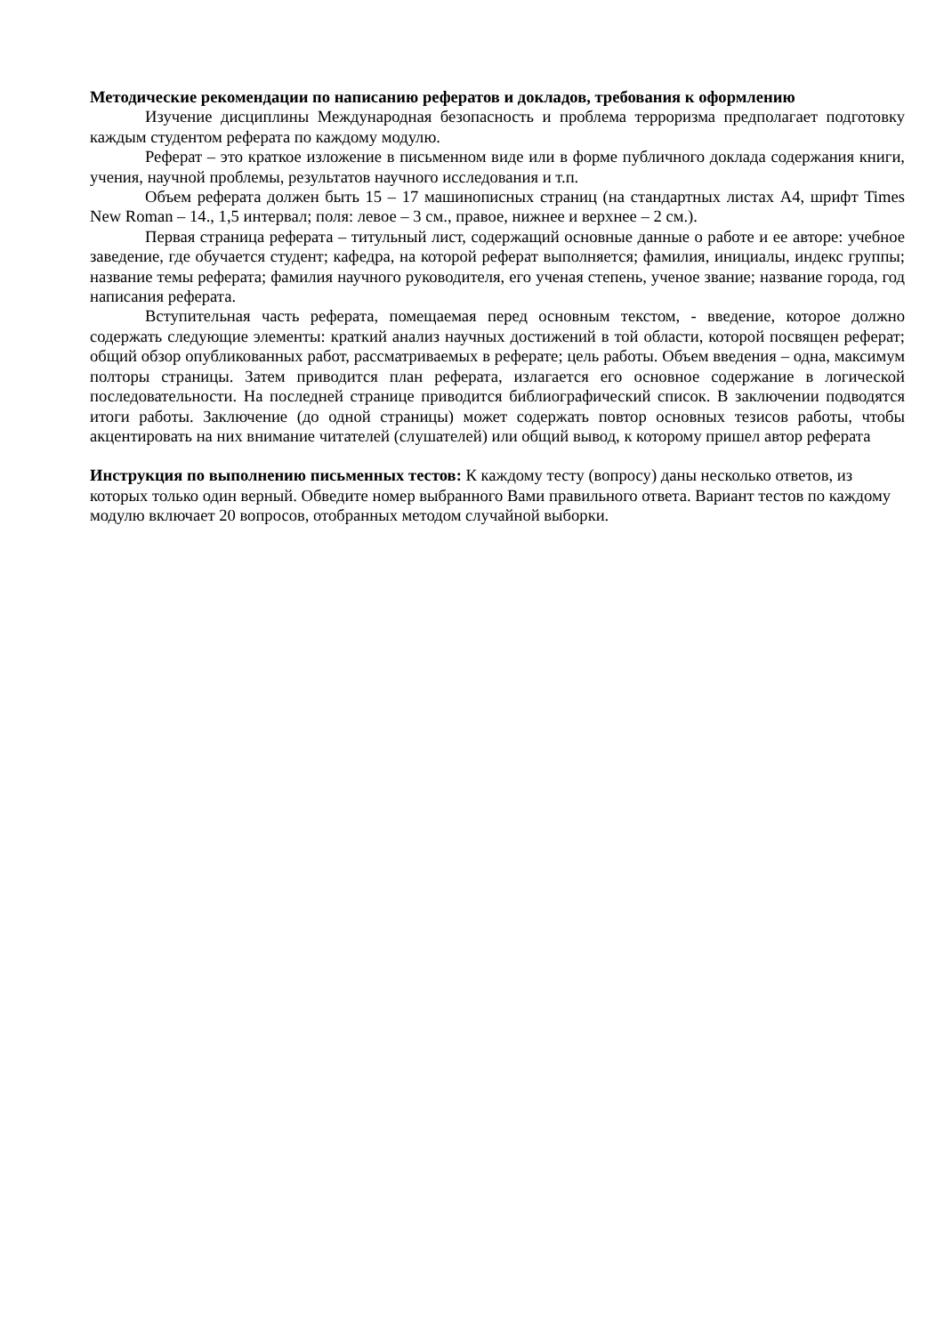Методические рекомендации по написанию рефератов и докладов, требования к оформлению
Изучение дисциплины Международная безопасность и проблема терроризма предполагает подготовку каждым студентом реферата по каждому модулю.
Реферат – это краткое изложение в письменном виде или в форме публичного доклада содержания книги, учения, научной проблемы, результатов научного исследования и т.п.
Объем реферата должен быть 15 – 17 машинописных страниц (на стандартных листах А4, шрифт Times New Roman – 14., 1,5 интервал; поля: левое – 3 см., правое, нижнее и верхнее – 2 см.).
Первая страница реферата – титульный лист, содержащий основные данные о работе и ее авторе: учебное заведение, где обучается студент; кафедра, на которой реферат выполняется; фамилия, инициалы, индекс группы; название темы реферата; фамилия научного руководителя, его ученая степень, ученое звание; название города, год написания реферата.
Вступительная часть реферата, помещаемая перед основным текстом, - введение, которое должно содержать следующие элементы: краткий анализ научных достижений в той области, которой посвящен реферат; общий обзор опубликованных работ, рассматриваемых в реферате; цель работы. Объем введения – одна, максимум полторы страницы. Затем приводится план реферата, излагается его основное содержание в логической последовательности. На последней странице приводится библиографический список. В заключении подводятся итоги работы. Заключение (до одной страницы) может содержать повтор основных тезисов работы, чтобы акцентировать на них внимание читателей (слушателей) или общий вывод, к которому пришел автор реферата
Инструкция по выполнению письменных тестов: К каждому тесту (вопросу) даны несколько ответов, из которых только один верный. Обведите номер выбранного Вами правильного ответа. Вариант тестов по каждому модулю включает 20 вопросов, отобранных методом случайной выборки.